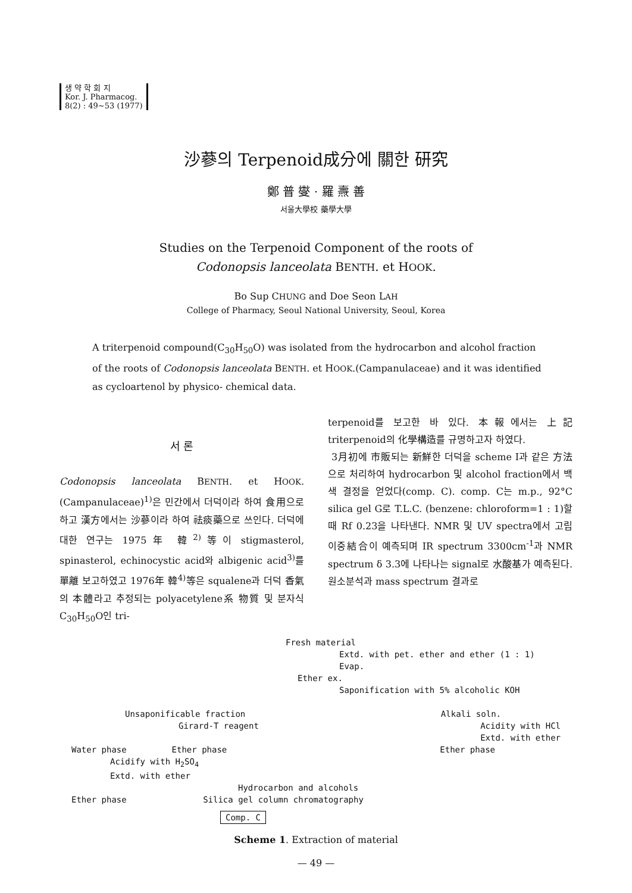생 약 학 회 지
Kor. J. Pharmacog.
8(2) : 49~53 (1977)
沙蔘의 Terpenoid成分에 關한 研究
鄭 普 燮 · 羅 燾 善
서울大學校 藥學大學
Studies on the Terpenoid Component of the roots of
Codonopsis lanceolata BENTH. et HOOK.
Bo Sup CHUNG and Doe Seon LAH
College of Pharmacy, Seoul National University, Seoul, Korea
A triterpenoid compound(C<sub>30</sub>H<sub>50</sub>O) was isolated from the hydrocarbon and alcohol fraction of the roots of Codonopsis lanceolata BENTH. et HOOK.(Campanulaceae) and it was identified as cycloartenol by physico- chemical data.
서 론
Codonopsis lanceolata BENTH. et HOOK.(Campanulaceae)<sup>1)</sup>은 민간에서 더덕이라 하여 食用으로 하고 漢方에서는 沙蔘이라 하여 祛痰藥으로 쓰인다. 더덕에 대한 연구는 1975年 韓<sup>2)</sup>等이 stigmasterol, spinasterol, echinocystic acid와 albigenic acid<sup>3)</sup>를 單離 보고하였고 1976年 韓<sup>4)</sup>等은 squalene과 더덕 香氣의 本體라고 추정되는 polyacetylene系 物質 및 분자식 C<sub>30</sub>H<sub>50</sub>O인 tri-
terpenoid를 보고한 바 있다. 本報에서는 上記 triterpenoid의 化學構造를 규명하고자 하였다.
3月初에 市販되는 新鮮한 더덕을 scheme I과 같은 方法으로 처리하여 hydrocarbon 및 alcohol fraction에서 백색 결정을 얻었다(comp. C). comp. C는 m.p., 92°C silica gel G로 T.L.C. (benzene: chloroform=1 : 1)할 때 Rf 0.23을 나타낸다. NMR 및 UV spectra에서 고립 이중結合이 예측되며 IR spectrum 3300cm<sup>-1</sup>과 NMR spectrum δ 3.3에 나타나는 signal로 水酸基가 예측된다. 원소분석과 mass spectrum 결과로
Fresh material
Extd. with pet. ether and ether (1 : 1)
Evap.
Ether ex.
Saponification with 5% alcoholic KOH
Unsaponificable fraction Alkali soln.
Girard-T reagent Acidity with HCl
Extd. with ether
Water phase Ether phase Ether phase
Acidify with H<sub>2</sub>SO<sub>4</sub>
Extd. with ether
Hydrocarbon and alcohols
Ether phase Silica gel column chromatography
Comp. C
Scheme 1. Extraction of material
— 49 —